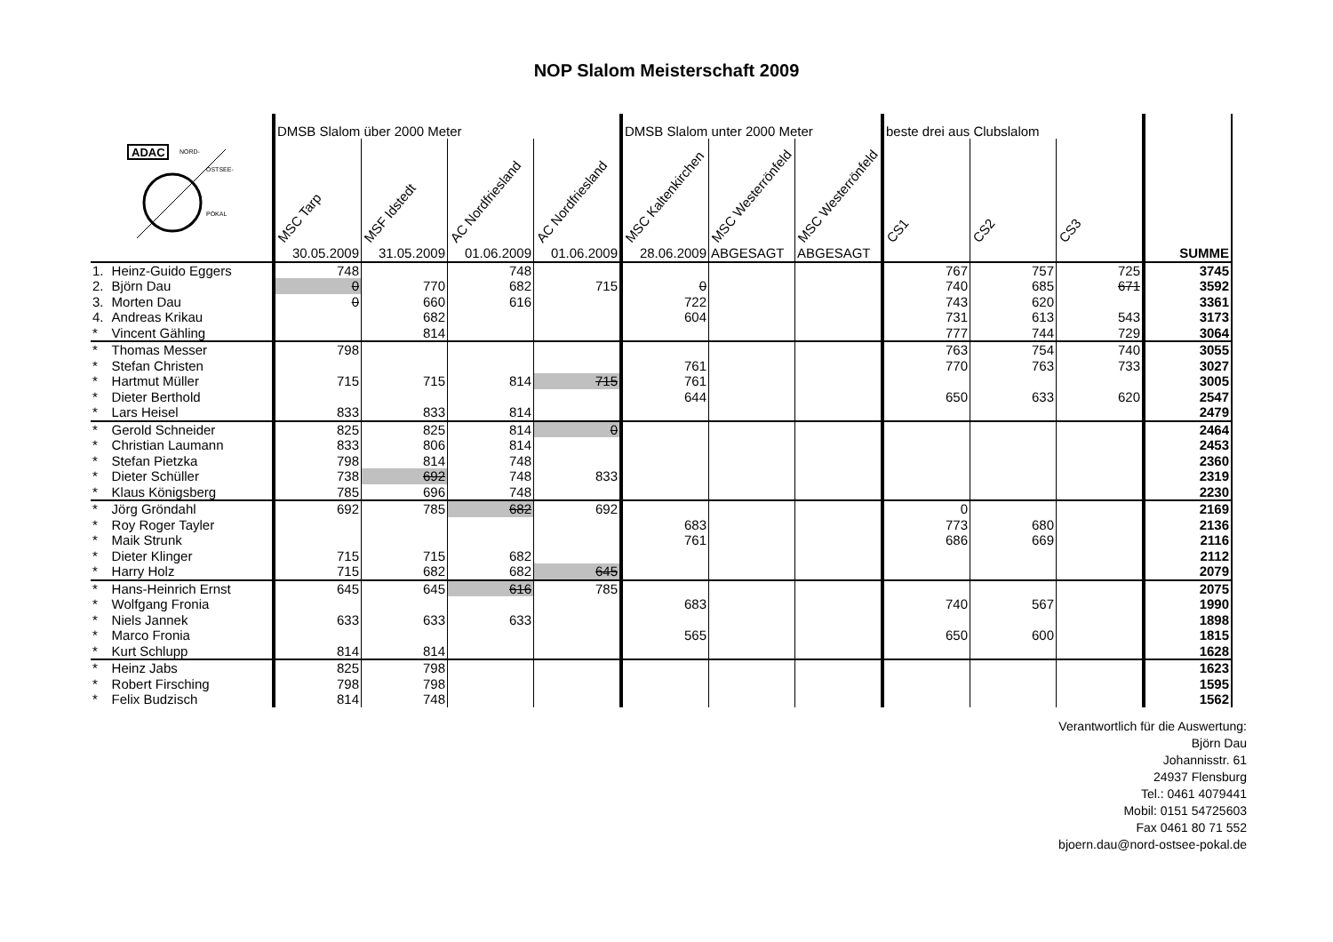NOP Slalom Meisterschaft 2009
| ADAC NORD- OSTSEE- POKAL | | DMSB Slalom über 2000 Meter | | | | DMSB Slalom unter 2000 Meter | | | beste drei aus Clubslalom | | | |
| | | MSC Tarp | MSF Idstedt | AC Nordfriesland | AC Nordfriesland | MSC Kaltenkirchen | MSC Westerrönfeld | MSC Westerrönfeld | CS1 | CS2 | CS3 | |
| | | 30.05.2009 | 31.05.2009 | 01.06.2009 | 01.06.2009 | 28.06.2009 | ABGESAGT | ABGESAGT | | | | SUMME |
| 1. | Heinz-Guido Eggers | 748 | | 748 | | | | | 767 | 757 | 725 | 3745 |
| 2. | Björn Dau | 0 | 770 | 682 | 715 | 0 | | | 740 | 685 | 671 | 3592 |
| 3. | Morten Dau | 0 | 660 | 616 | | 722 | | | 743 | 620 | | 3361 |
| 4. | Andreas Krikau | | 682 | | | 604 | | | 731 | 613 | 543 | 3173 |
| * | Vincent Gähling | | 814 | | | | | | 777 | 744 | 729 | 3064 |
| * | Thomas Messer | 798 | | | | | | | 763 | 754 | 740 | 3055 |
| * | Stefan Christen | | | | | 761 | | | 770 | 763 | 733 | 3027 |
| * | Hartmut Müller | 715 | 715 | 814 | 715 | 761 | | | | | | 3005 |
| * | Dieter Berthold | | | | | 644 | | | 650 | 633 | 620 | 2547 |
| * | Lars Heisel | 833 | 833 | 814 | | | | | | | | 2479 |
| * | Gerold Schneider | 825 | 825 | 814 | 0 | | | | | | | 2464 |
| * | Christian Laumann | 833 | 806 | 814 | | | | | | | | 2453 |
| * | Stefan Pietzka | 798 | 814 | 748 | | | | | | | | 2360 |
| * | Dieter Schüller | 738 | 692 | 748 | 833 | | | | | | | 2319 |
| * | Klaus Königsberg | 785 | 696 | 748 | | | | | | | | 2230 |
| * | Jörg Gröndahl | 692 | 785 | 682 | 692 | | | | 0 | | | 2169 |
| * | Roy Roger Tayler | | | | | 683 | | | 773 | 680 | | 2136 |
| * | Maik Strunk | | | | | 761 | | | 686 | 669 | | 2116 |
| * | Dieter Klinger | 715 | 715 | 682 | | | | | | | | 2112 |
| * | Harry Holz | 715 | 682 | 682 | 645 | | | | | | | 2079 |
| * | Hans-Heinrich Ernst | 645 | 645 | 616 | 785 | | | | | | | 2075 |
| * | Wolfgang Fronia | | | | | 683 | | | 740 | 567 | | 1990 |
| * | Niels Jannek | 633 | 633 | 633 | | | | | | | | 1898 |
| * | Marco Fronia | | | | | 565 | | | 650 | 600 | | 1815 |
| * | Kurt Schlupp | 814 | 814 | | | | | | | | | 1628 |
| * | Heinz Jabs | 825 | 798 | | | | | | | | | 1623 |
| * | Robert Firsching | 798 | 798 | | | | | | | | | 1595 |
| * | Felix Budzisch | 814 | 748 | | | | | | | | | 1562 |
Verantwortlich für die Auswertung:
Björn Dau
Johannisstr. 61
24937 Flensburg
Tel.: 0461 4079441
Mobil: 0151 54725603
Fax 0461 80 71 552
bjoern.dau@nord-ostsee-pokal.de